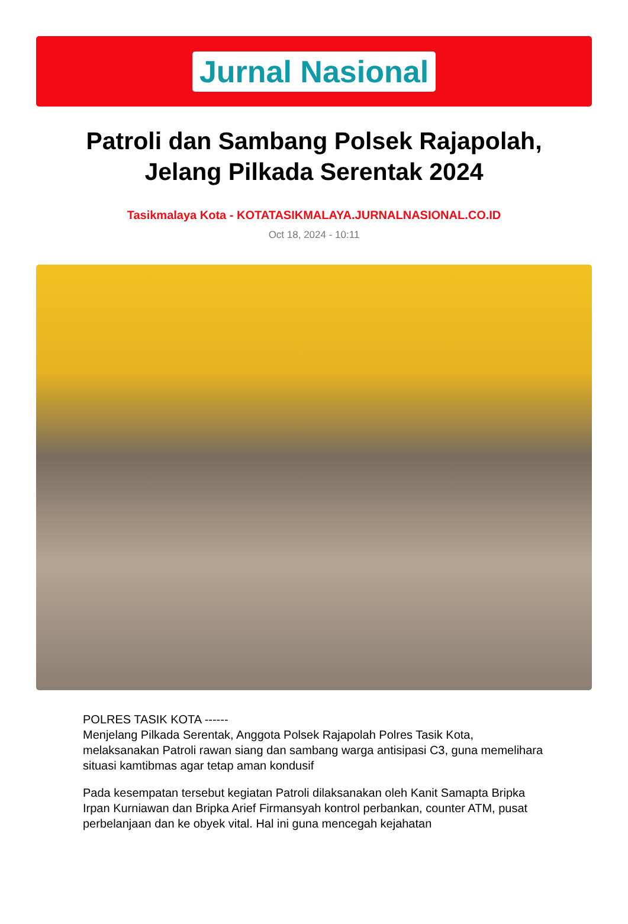Jurnal Nasional
Patroli dan Sambang Polsek Rajapolah, Jelang Pilkada Serentak 2024
Tasikmalaya Kota - KOTATASIKMALAYA.JURNALNASIONAL.CO.ID
Oct 18, 2024 - 10:11
POLRES TASIK KOTA ------
Menjelang Pilkada Serentak, Anggota Polsek Rajapolah Polres Tasik Kota, melaksanakan Patroli rawan siang dan sambang warga antisipasi C3, guna memelihara situasi kamtibmas agar tetap aman kondusif
Pada kesempatan tersebut kegiatan Patroli dilaksanakan oleh Kanit Samapta Bripka Irpan Kurniawan dan Bripka Arief Firmansyah kontrol perbankan, counter ATM, pusat perbelanjaan dan ke obyek vital. Hal ini guna mencegah kejahatan